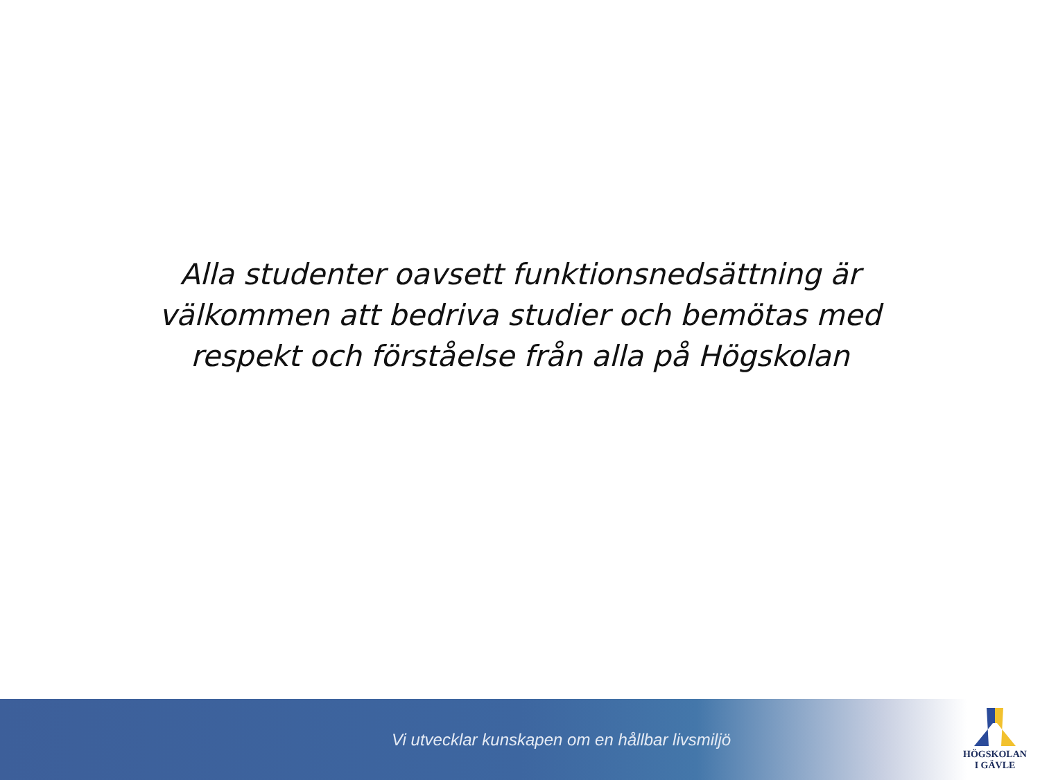Alla studenter oavsett funktionsnedsättning är
välkommen att bedriva studier och bemötas med
respekt och förståelse från alla på Högskolan
Vi utvecklar kunskapen om en hållbar livsmiljö
HÖGSKOLAN
I GÄVLE